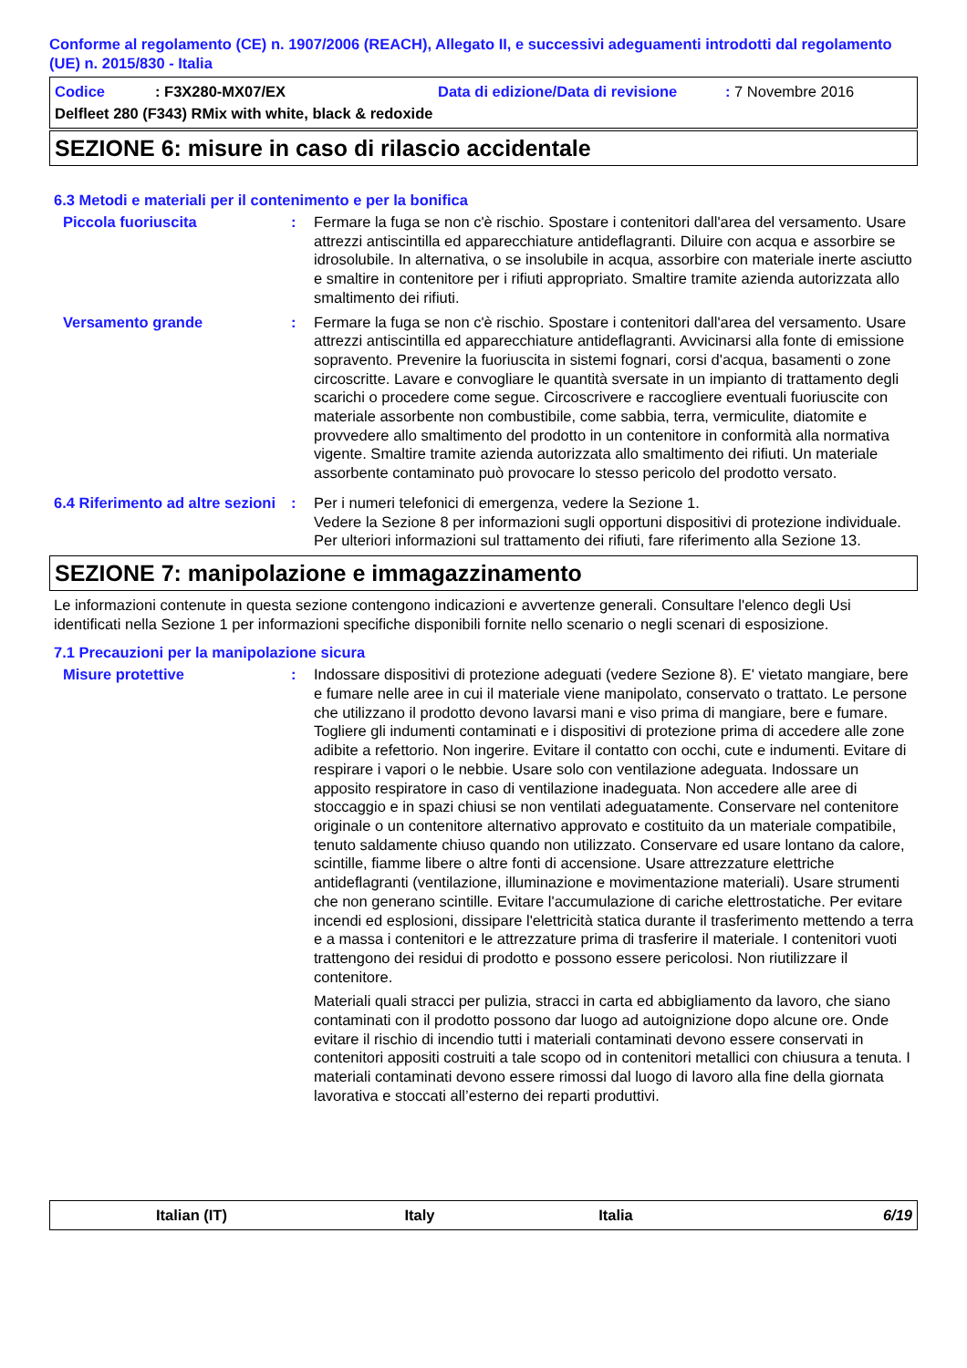Conforme al regolamento (CE) n. 1907/2006 (REACH), Allegato II, e successivi adeguamenti introdotti dal regolamento (UE) n. 2015/830 - Italia
Codice: F3X280-MX07/EX Data di edizione/Data di revisione: 7 Novembre 2016
Delfleet 280 (F343) RMix with white, black & redoxide
SEZIONE 6: misure in caso di rilascio accidentale
6.3 Metodi e materiali per il contenimento e per la bonifica
Piccola fuoriuscita : Fermare la fuga se non c'è rischio. Spostare i contenitori dall'area del versamento. Usare attrezzi antiscintilla ed apparecchiature antideflagranti. Diluire con acqua e assorbire se idrosolubile. In alternativa, o se insolubile in acqua, assorbire con materiale inerte asciutto e smaltire in contenitore per i rifiuti appropriato. Smaltire tramite azienda autorizzata allo smaltimento dei rifiuti.
Versamento grande : Fermare la fuga se non c'è rischio. Spostare i contenitori dall'area del versamento. Usare attrezzi antiscintilla ed apparecchiature antideflagranti. Avvicinarsi alla fonte di emissione sopravento. Prevenire la fuoriuscita in sistemi fognari, corsi d'acqua, basamenti o zone circoscritte. Lavare e convogliare le quantità sversate in un impianto di trattamento degli scarichi o procedere come segue. Circoscrivere e raccogliere eventuali fuoriuscite con materiale assorbente non combustibile, come sabbia, terra, vermiculite, diatomite e provvedere allo smaltimento del prodotto in un contenitore in conformità alla normativa vigente. Smaltire tramite azienda autorizzata allo smaltimento dei rifiuti. Un materiale assorbente contaminato può provocare lo stesso pericolo del prodotto versato.
6.4 Riferimento ad altre sezioni
: Per i numeri telefonici di emergenza, vedere la Sezione 1.
Vedere la Sezione 8 per informazioni sugli opportuni dispositivi di protezione individuale.
Per ulteriori informazioni sul trattamento dei rifiuti, fare riferimento alla Sezione 13.
SEZIONE 7: manipolazione e immagazzinamento
Le informazioni contenute in questa sezione contengono indicazioni e avvertenze generali. Consultare l'elenco degli Usi identificati nella Sezione 1 per informazioni specifiche disponibili fornite nello scenario o negli scenari di esposizione.
7.1 Precauzioni per la manipolazione sicura
Misure protettive : Indossare dispositivi di protezione adeguati (vedere Sezione 8). E' vietato mangiare, bere e fumare nelle aree in cui il materiale viene manipolato, conservato o trattato. Le persone che utilizzano il prodotto devono lavarsi mani e viso prima di mangiare, bere e fumare. Togliere gli indumenti contaminati e i dispositivi di protezione prima di accedere alle zone adibite a refettorio. Non ingerire. Evitare il contatto con occhi, cute e indumenti. Evitare di respirare i vapori o le nebbie. Usare solo con ventilazione adeguata. Indossare un apposito respiratore in caso di ventilazione inadeguata. Non accedere alle aree di stoccaggio e in spazi chiusi se non ventilati adeguatamente. Conservare nel contenitore originale o un contenitore alternativo approvato e costituito da un materiale compatibile, tenuto saldamente chiuso quando non utilizzato. Conservare ed usare lontano da calore, scintille, fiamme libere o altre fonti di accensione. Usare attrezzature elettriche antideflagranti (ventilazione, illuminazione e movimentazione materiali). Usare strumenti che non generano scintille. Evitare l'accumulazione di cariche elettrostatiche. Per evitare incendi ed esplosioni, dissipare l'elettricità statica durante il trasferimento mettendo a terra e a massa i contenitori e le attrezzature prima di trasferire il materiale. I contenitori vuoti trattengono dei residui di prodotto e possono essere pericolosi. Non riutilizzare il contenitore.
Materiali quali stracci per pulizia, stracci in carta ed abbigliamento da lavoro, che siano contaminati con il prodotto possono dar luogo ad autoignizione dopo alcune ore. Onde evitare il rischio di incendio tutti i materiali contaminati devono essere conservati in contenitori appositi costruiti a tale scopo od in contenitori metallici con chiusura a tenuta. I materiali contaminati devono essere rimossi dal luogo di lavoro alla fine della giornata lavorativa e stoccati all’esterno dei reparti produttivi.
Italian (IT) Italy Italia 6/19